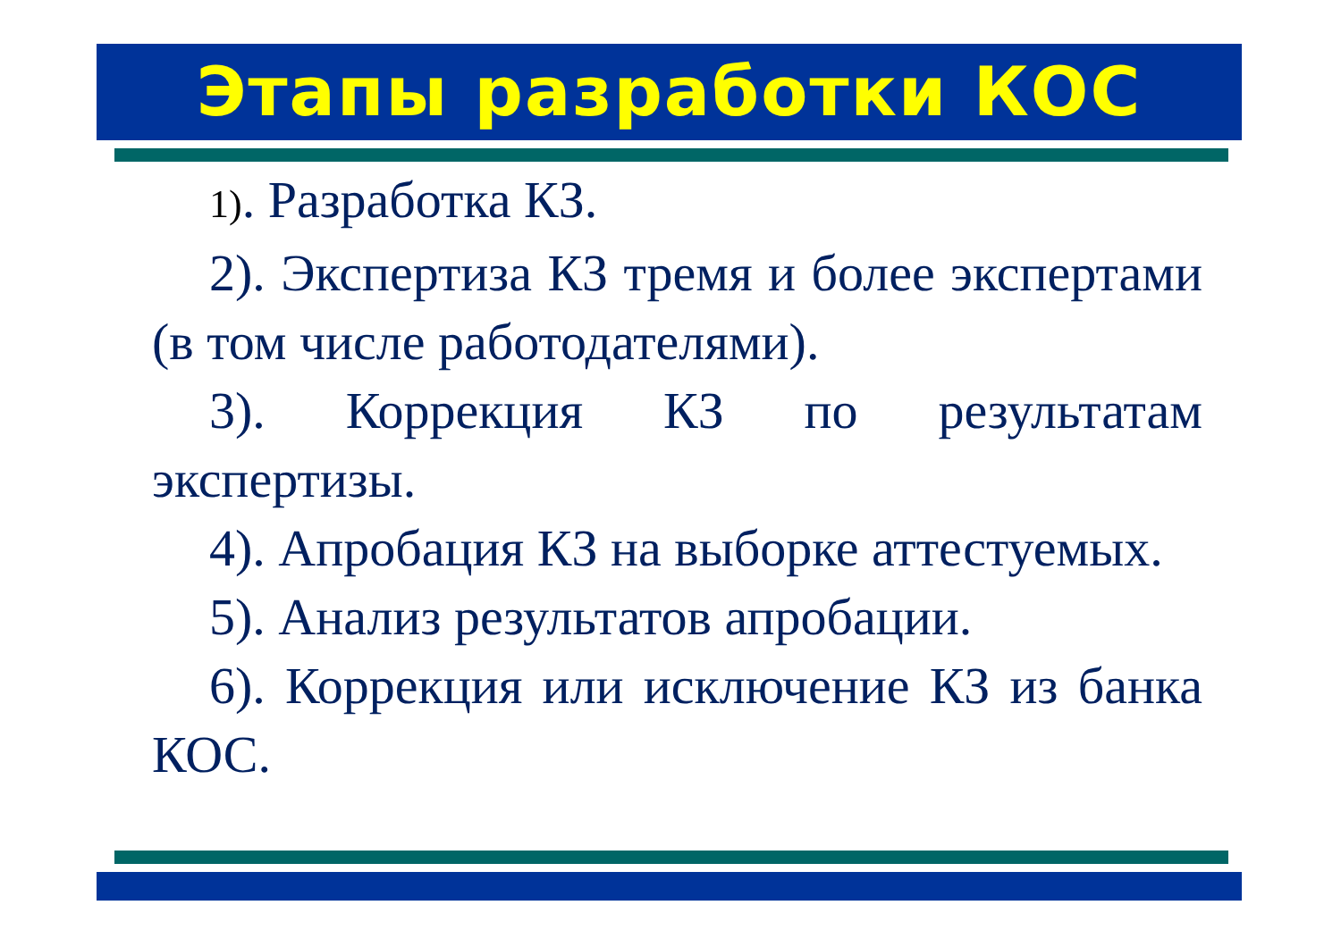Этапы разработки КОС
1). Разработка КЗ.
2). Экспертиза КЗ тремя и более экспертами (в том числе работодателями).
3). Коррекция КЗ по результатам экспертизы.
4). Апробация КЗ на выборке аттестуемых.
5). Анализ результатов апробации.
6). Коррекция или исключение КЗ из банка КОС.